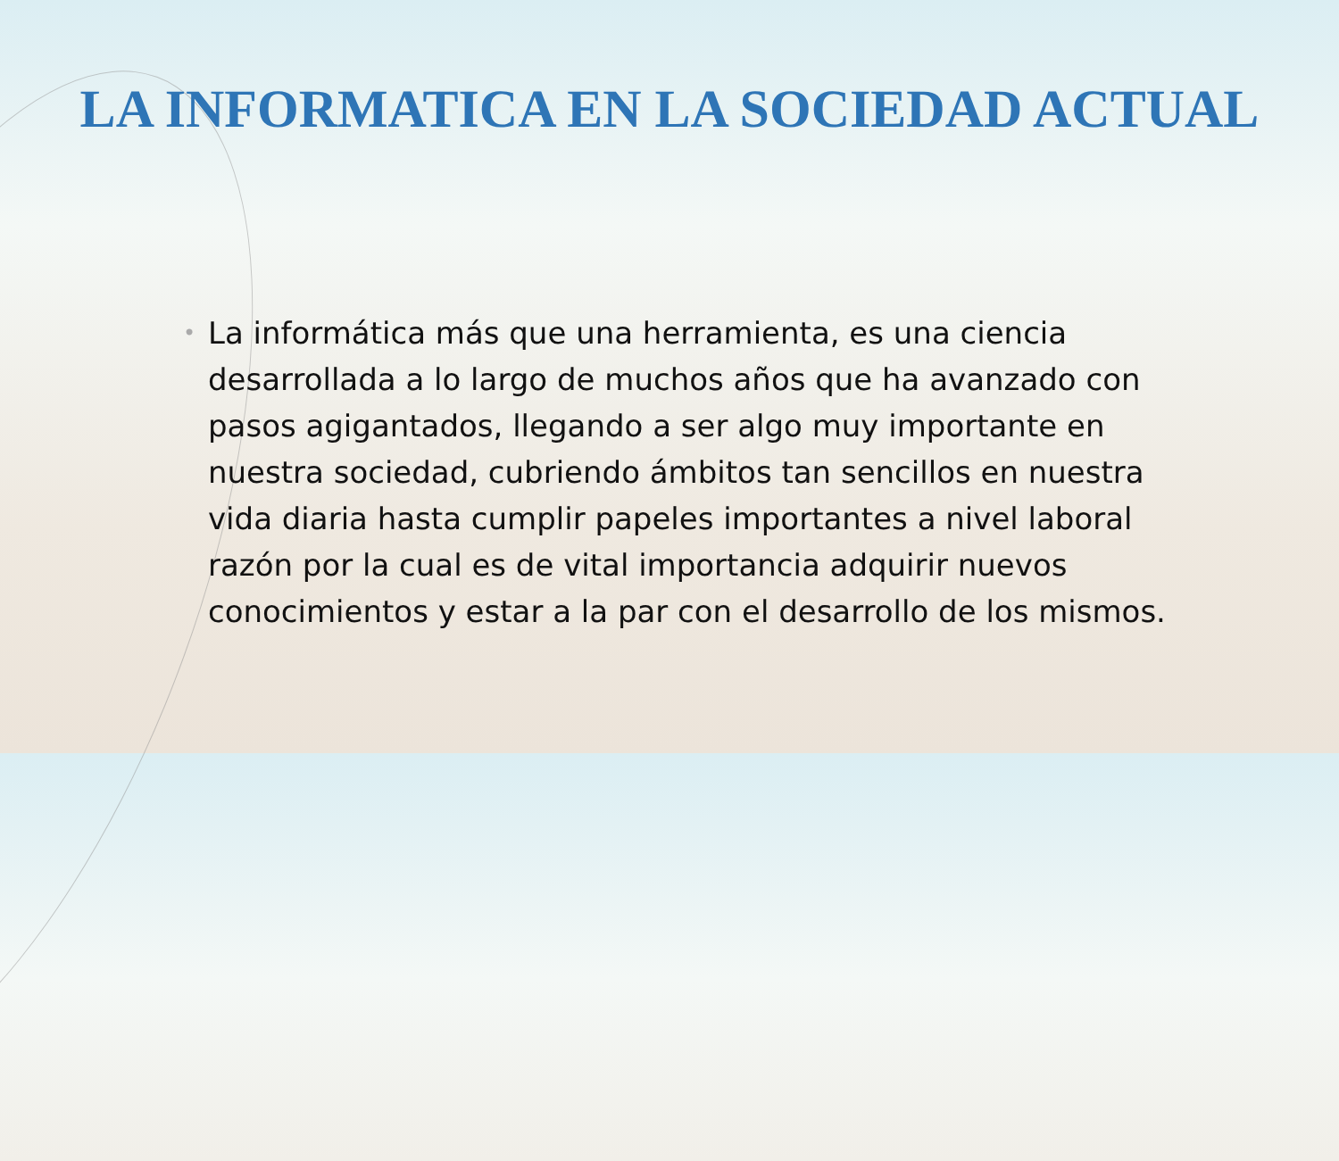LA INFORMATICA EN LA SOCIEDAD ACTUAL
•
La informática más que una herramienta, es una ciencia desarrollada a lo largo de muchos años que ha avanzado con pasos agigantados, llegando a ser algo muy importante en nuestra sociedad, cubriendo ámbitos tan sencillos en nuestra vida diaria hasta cumplir papeles importantes a nivel laboral razón por la cual es de vital importancia adquirir nuevos conocimientos y estar a la par con el desarrollo de los mismos.